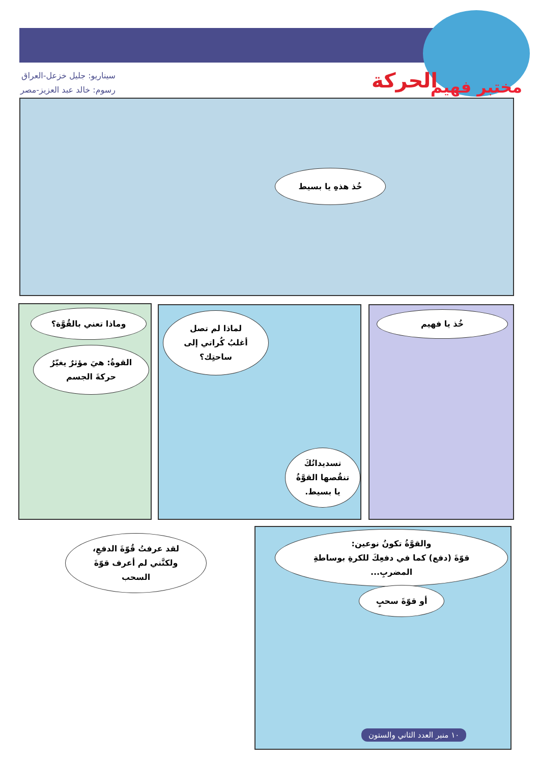مختبر فهيم
الحركة
سيناريو: جليل خزعل-العراق
رسوم: خالد عبد العزيز-مصر
خُذ هذهِ يا بسيط
خُذ يا فهيم
لماذا لم تصل
أغلبُ كُراتي إلى
ساحتِك؟
تسديداتُكَ
تنقُصها القوَّةُ
يا بسيط.
وماذا تعني بالقُوَّة؟
القوةُ: هيَ مؤثرٌ يغيّرُ
حركةَ الجسم
والقوَّةُ تكونُ نوعين:
قوّةَ (دفع) كما في دفعِكَ للكرةِ بوساطةِ
المضربِ...
أو قوّةَ سحبٍ
لقد عرفتُ قُوّةَ الدفعِ،
ولكنَّني لم أعرف قوّةَ
السحب
١٠ منبر العدد الثاني والستون